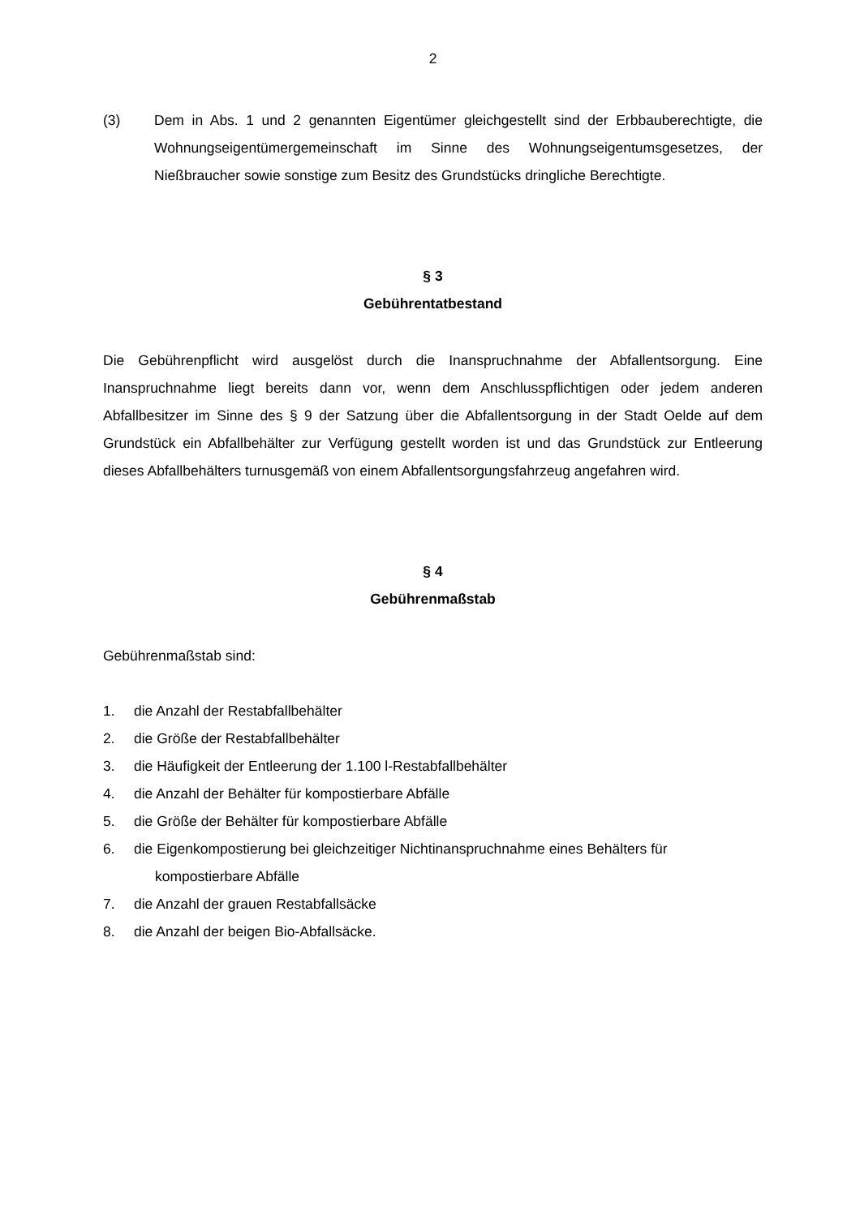2
(3) Dem in Abs. 1 und 2 genannten Eigentümer gleichgestellt sind der Erbbauberechtigte, die Wohnungseigentümergemeinschaft im Sinne des Wohnungseigentumsgesetzes, der Nießbraucher sowie sonstige zum Besitz des Grundstücks dringliche Berechtigte.
§ 3
Gebührentatbestand
Die Gebührenpflicht wird ausgelöst durch die Inanspruchnahme der Abfallentsorgung. Eine Inanspruchnahme liegt bereits dann vor, wenn dem Anschlusspflichtigen oder jedem anderen Abfallbesitzer im Sinne des § 9 der Satzung über die Abfallentsorgung in der Stadt Oelde auf dem Grundstück ein Abfallbehälter zur Verfügung gestellt worden ist und das Grundstück zur Entleerung dieses Abfallbehälters turnusgemäß von einem Abfallentsorgungsfahrzeug angefahren wird.
§ 4
Gebührenmaßstab
Gebührenmaßstab sind:
1. die Anzahl der Restabfallbehälter
2. die Größe der Restabfallbehälter
3. die Häufigkeit der Entleerung der 1.100 l-Restabfallbehälter
4. die Anzahl der Behälter für kompostierbare Abfälle
5. die Größe der Behälter für kompostierbare Abfälle
6. die Eigenkompostierung bei gleichzeitiger Nichtinanspruchnahme eines Behälters für
kompostierbare Abfälle
7. die Anzahl der grauen Restabfallsäcke
8. die Anzahl der beigen Bio-Abfallsäcke.